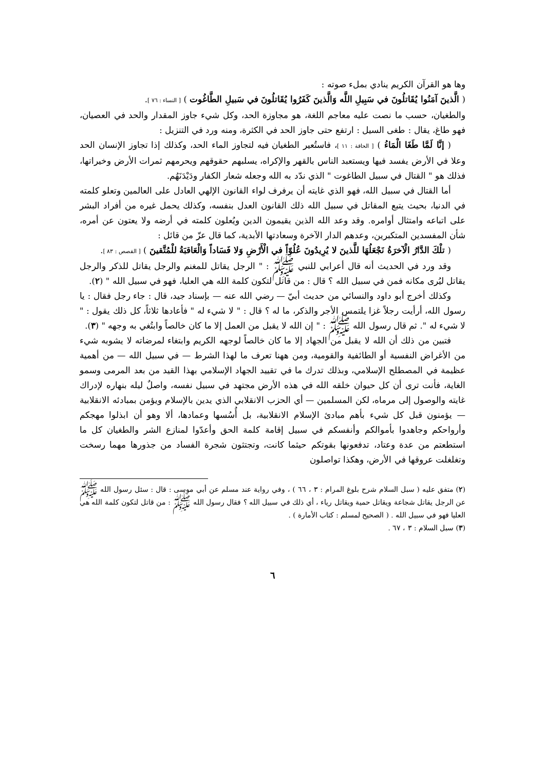وها هو القرآن الكريم ينادي بملء صوته :
( الَّذينَ آمَنُوا يُقَاتلُونَ في سَبِيلِ اللَّه وَالَّذينَ كَفَرُوا يُقَاتلُونَ في سَبيلِ الطَّاغُوت ) [ النساء : ٧٦ ].
والطغيان، حسب ما نصت عليه معاجم اللغة، هو مجاوزة الحد، وكل شيء جاوز المقدار والحد في العصيان، فهو طاغ، يقال : طغى السيل : ارتفع حتى جاوز الحد في الكثرة، ومنه ورد في التنزيل :
( إنَّا لَمَّا طَغَا الْمَاءُ ) [ الحاقة : ١١ ]، فاستُعير الطغيان فيه لتجاوز الماء الحد، وكذلك إذا تجاوز الإنسان الحد وعلا في الأرض يفسد فيها ويستعبد الناس بالقهر والإكراه، يسلبهم حقوقهم ويحرمهم ثمرات الأرض وخيراتها، فذلك هو " القتال في سبيل الطاغوت " الذي ندّد به الله وجعله شعار الكفار ودَيْدَنَهُم.
أما القتال في سبيل الله، فهو الذي غايته أن يرفرف لواء القانون الإلهي العادل على العالمين وتعلو كلمته في الدنيا، بحيث يتبع المقاتل في سبيل الله ذلك القانون العدل بنفسه، وكذلك يحمل غيره من أفراد البشر على اتباعه وامتثال أوامره. وقد وعد الله الذين يقيمون الدين ويُعلون كلمته في أرضه ولا يعتون عن أمره، شأن المفسدين المتكبرين، وعدهم الدار الآخرة وسعادتها الأبدية، كما قال عزّ من قائل :
( تلْكَ الدَّارُ الْآخرَةُ نَجْعَلُهَا للَّذينَ لا يُرِيدُونَ عُلُوّاً في الْأَرْضِ وَلا فَسَاداً وَالْعَاقبَةُ للْمُتَّقينَ ) [ القصص : ٨٣ ].
وقد ورد في الحديث أنه قال أعرابي للنبي ﷺ : " الرجل يقاتل للمغنم والرجل يقاتل للذكر والرجل يقاتل ليُرى مكانه فمن في سبيل الله ؟ قال : من قاتل لتكون كلمة الله هي العليا، فهو في سبيل الله " (٢).
وكذلك أخرج أبو داود والنسائي من حديث أبيّ — رضي الله عنه — بإسناد جيد، قال : جاء رجل فقال : يا رسول الله، أرأيت رجلاً غزا يلتمس الأجر والذكر، ما له ؟ قال : " لا شيء له " فأعادها ثلاثاً، كل ذلك يقول : " لا شيء له ". ثم قال رسول الله ﷺ : " إن الله لا يقبل من العمل إلا ما كان خالصاً وابتُغي به وجهه " (٣).
فتبين من ذلك أن الله لا يقبل من الجهاد إلا ما كان خالصاً لوجهه الكريم وابتغاء لمرضاته لا يشوبه شيء من الأغراض النفسية أو الطائفية والقومية، ومن ههنا تعرف ما لهذا الشرط — في سبيل الله — من أهمية عظيمة في المصطلح الإسلامي، وبذلك تدرك ما في تقييد الجهاد الإسلامي بهذا القيد من بعد المرمى وسمو الغاية، فأنت ترى أن كل حيوان خلقه الله في هذه الأرض مجتهد في سبيل نفسه، واصلٌ ليله بنهاره لإدراك غايته والوصول إلى مرماه، لكن المسلمين — أي الحزب الانقلابي الذي يدين بالإسلام ويؤمن بمبادئه الانقلابية — يؤمنون قبل كل شيء بأهم مبادئ الإسلام الانقلابية، بل أُسُسها وعمادها، ألا وهو أن ابذلوا مهجكم وأرواحكم وجاهدوا بأموالكم وأنفسكم في سبيل إقامة كلمة الحق وأعدّوا لمنازع الشر والطغيان كل ما استطعتم من عدة وعتاد، تدفعونها بقوتكم حيثما كانت، وتجتثون شجرة الفساد من جذورها مهما رسخت وتغلغلت عروقها في الأرض، وهكذا تواصلون
(٢) متفق عليه ( سبل السلام شرح بلوغ المرام : ٣ ، ٦٦ ) ، وفي رواية عند مسلم عن أبي موسى : قال : سئل رسول الله ﷺ عن الرجل يقاتل شجاعة ويقاتل حمية ويقاتل رياء ، أي ذلك في سبيل الله ؟ فقال رسول الله ﷺ : من قاتل لتكون كلمة الله هي العليا فهو في سبيل الله . ( الصحيح لمسلم : كتاب الأمارة ) .
(٣) سبل السلام : ٣ ، ٦٧ .
٦